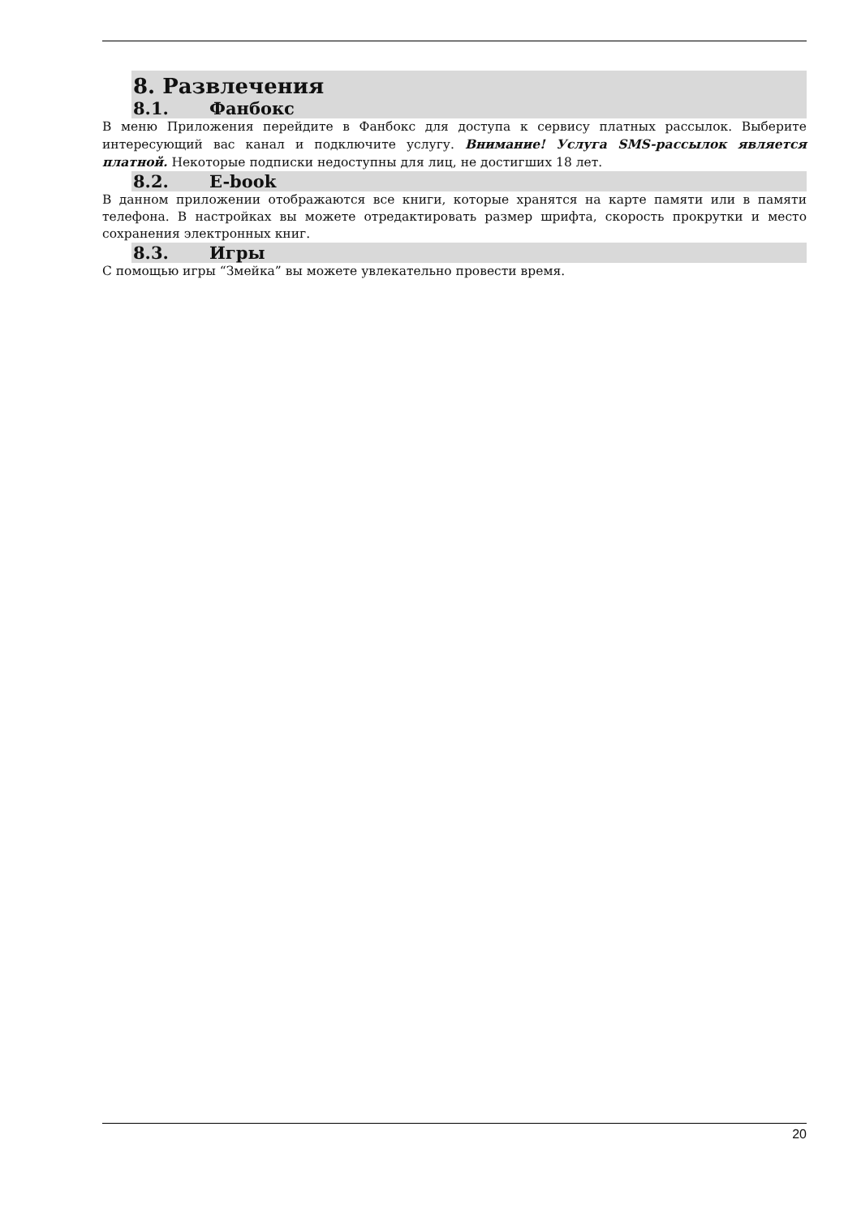8. Развлечения
8.1. Фанбокс
В меню Приложения перейдите в Фанбокс для доступа к сервису платных рассылок. Выберите интересующий вас канал и подключите услугу. Внимание! Услуга SMS-рассылок является платной. Некоторые подписки недоступны для лиц, не достигших 18 лет.
8.2. E-book
В данном приложении отображаются все книги, которые хранятся на карте памяти или в памяти телефона. В настройках вы можете отредактировать размер шрифта, скорость прокрутки и место сохранения электронных книг.
8.3. Игры
С помощью игры “Змейка” вы можете увлекательно провести время.
20